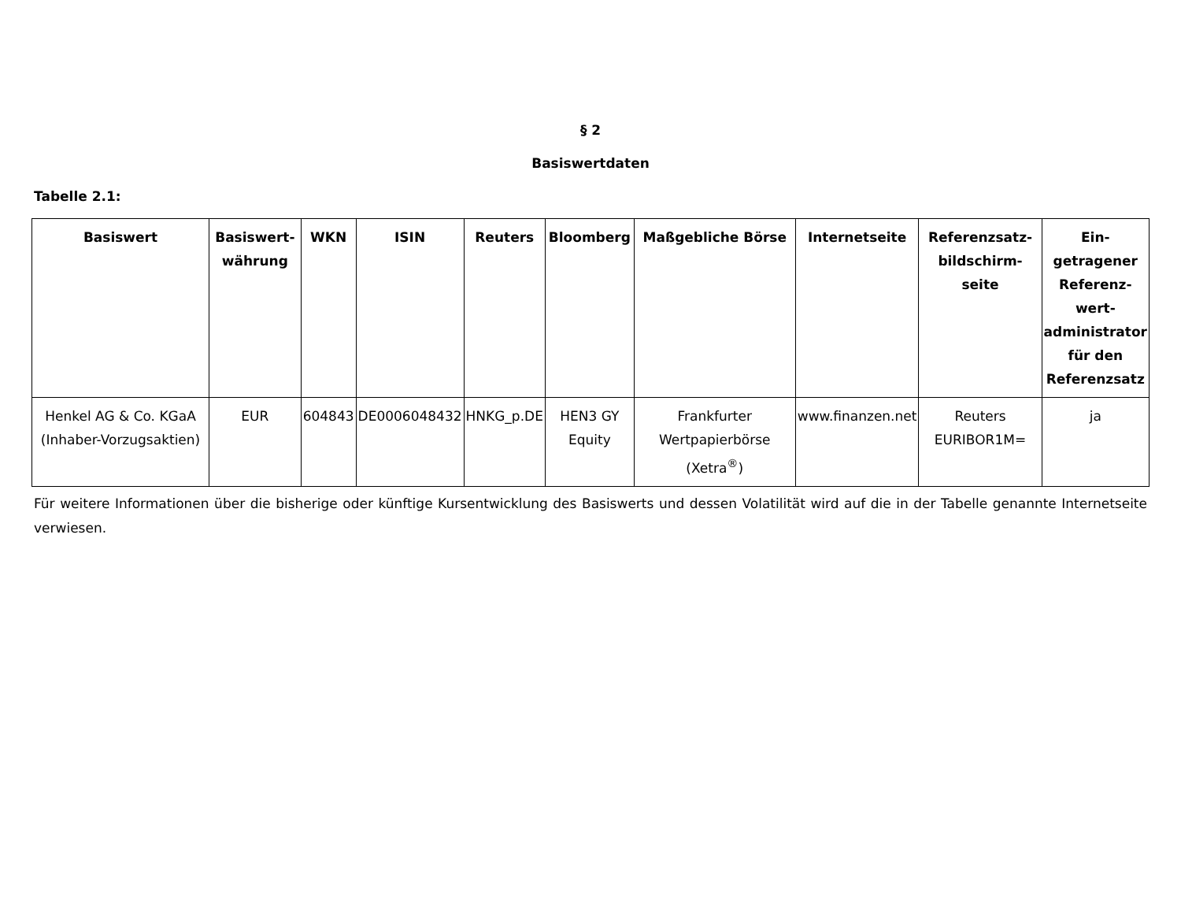§ 2
Basiswertdaten
Tabelle 2.1:
| Basiswert | Basiswert-währung | WKN | ISIN | Reuters | Bloomberg | Maßgebliche Börse | Internetseite | Referenzsatz-bildschirm-seite | Ein-getragener Referenz-wert-administrator für den Referenzsatz |
| --- | --- | --- | --- | --- | --- | --- | --- | --- | --- |
| Henkel AG & Co. KGaA (Inhaber-Vorzugsaktien) | EUR | 604843 | DE0006048432 | HNKG_p.DE | HEN3 GY Equity | Frankfurter Wertpapierbörse (Xetra<sup>®</sup>) | www.finanzen.net | Reuters EURIBOR1M= | ja |
Für weitere Informationen über die bisherige oder künftige Kursentwicklung des Basiswerts und dessen Volatilität wird auf die in der Tabelle genannte Internetseite verwiesen.